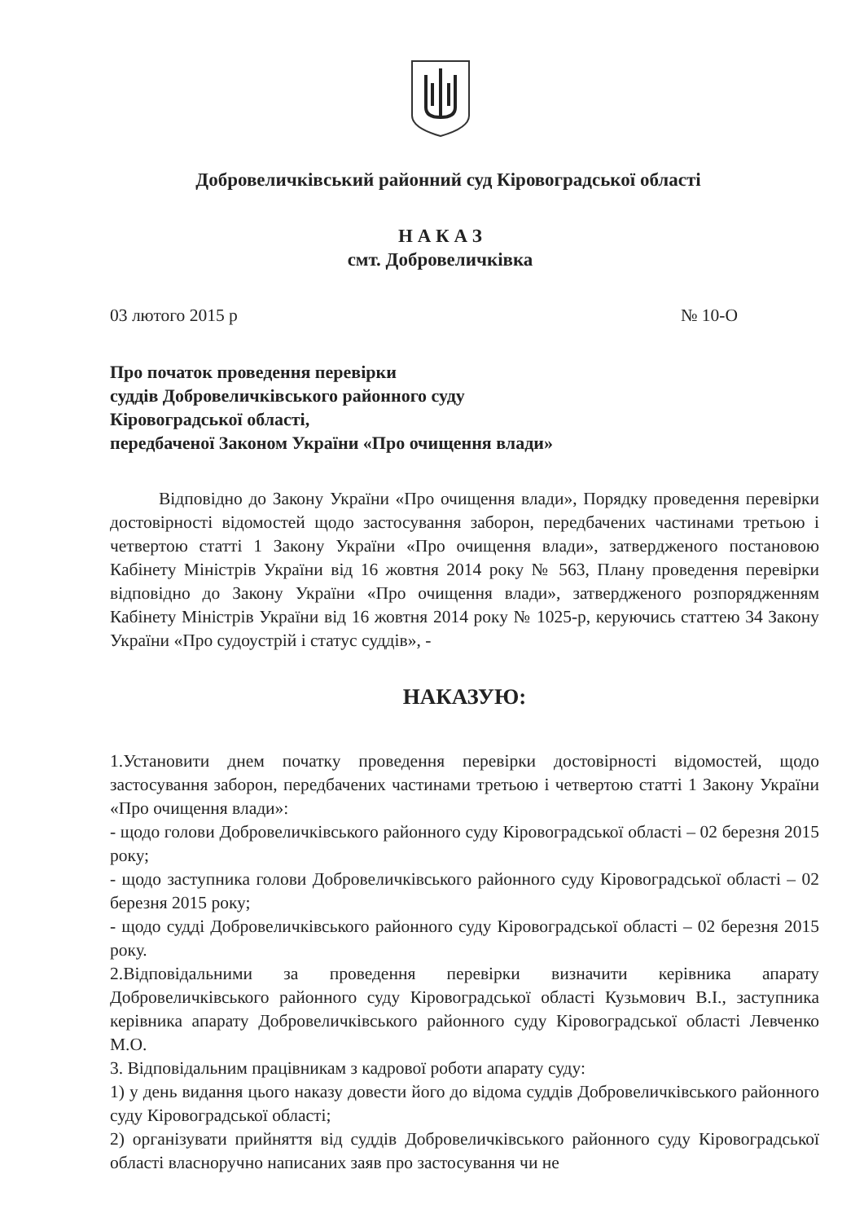Добровеличківський районний суд Кіровоградської області
Н А К А З
смт. Добровеличківка
03 лютого 2015 р № 10-О
Про початок проведення перевірки
суддів Добровеличківського районного суду
Кіровоградської області,
передбаченої Законом України «Про очищення влади»
Відповідно до Закону України «Про очищення влади», Порядку проведення перевірки достовірності відомостей щодо застосування заборон, передбачених частинами третьою і четвертою статті 1 Закону України «Про очищення влади», затвердженого постановою Кабінету Міністрів України від 16 жовтня 2014 року № 563, Плану проведення перевірки відповідно до Закону України «Про очищення влади», затвердженого розпорядженням Кабінету Міністрів України від 16 жовтня 2014 року № 1025-р, керуючись статтею 34 Закону України «Про судоустрій і статус суддів», -
НАКАЗУЮ:
1.Установити днем початку проведення перевірки достовірності відомостей, щодо застосування заборон, передбачених частинами третьою і четвертою статті 1 Закону України «Про очищення влади»:
- щодо голови Добровеличківського районного суду Кіровоградської області – 02 березня 2015 року;
- щодо заступника голови Добровеличківського районного суду Кіровоградської області – 02 березня 2015 року;
- щодо судді Добровеличківського районного суду Кіровоградської області – 02 березня 2015 року.
2.Відповідальними за проведення перевірки визначити керівника апарату Добровеличківського районного суду Кіровоградської області Кузьмович В.І., заступника керівника апарату Добровеличківського районного суду Кіровоградської області Левченко М.О.
3. Відповідальним працівникам з кадрової роботи апарату суду:
1) у день видання цього наказу довести його до відома суддів Добровеличківського районного суду Кіровоградської області;
2) організувати прийняття від суддів Добровеличківського районного суду Кіровоградської області власноручно написаних заяв про застосування чи не